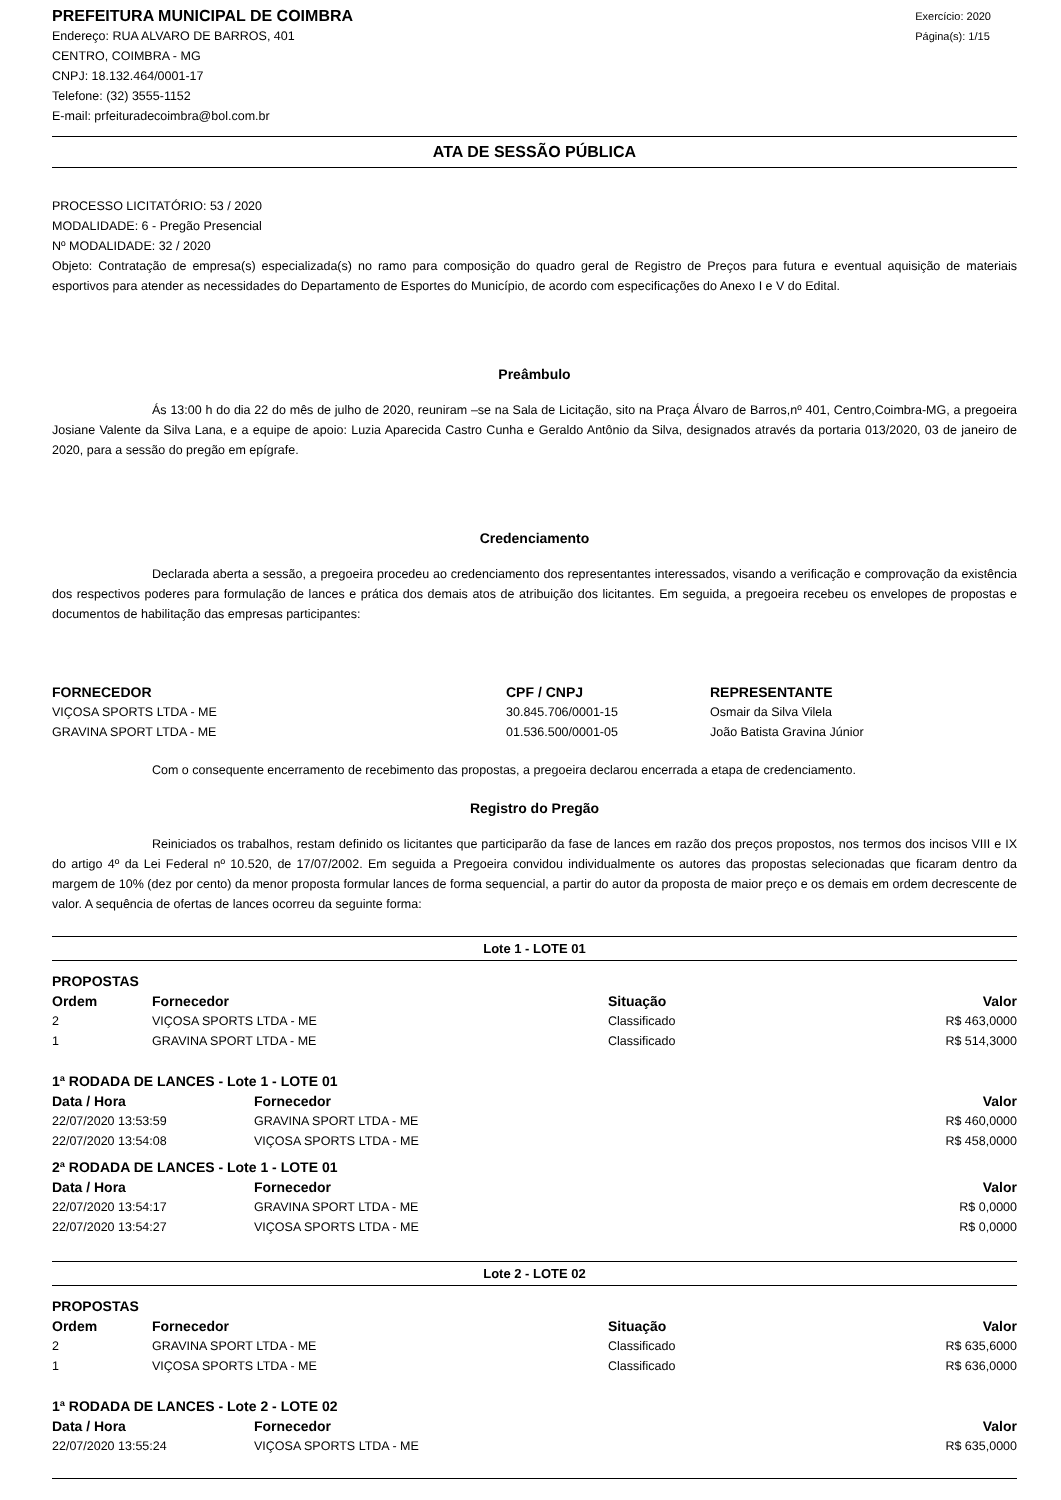PREFEITURA MUNICIPAL DE COIMBRA
Endereço: RUA ALVARO DE BARROS, 401
CENTRO, COIMBRA - MG
CNPJ: 18.132.464/0001-17
Telefone: (32) 3555-1152
E-mail: prfeituradecoimbra@bol.com.br
Exercício: 2020
Página(s): 1/15
ATA DE SESSÃO PÚBLICA
PROCESSO LICITATÓRIO: 53 / 2020
MODALIDADE: 6 - Pregão Presencial
Nº MODALIDADE: 32 / 2020
Objeto: Contratação de empresa(s) especializada(s) no ramo para composição do quadro geral de Registro de Preços para futura e eventual aquisição de materiais esportivos para atender as necessidades do Departamento de Esportes do Município, de acordo com especificações do Anexo I e V do Edital.
Preâmbulo
Ás 13:00 h do dia 22 do mês de julho de 2020, reuniram –se na Sala de Licitação, sito na Praça Álvaro de Barros,nº 401, Centro,Coimbra-MG, a pregoeira Josiane Valente da Silva Lana, e a equipe de apoio: Luzia Aparecida Castro Cunha e Geraldo Antônio da Silva, designados através da portaria 013/2020, 03 de janeiro de 2020, para a sessão do pregão em epígrafe.
Credenciamento
Declarada aberta a sessão, a pregoeira procedeu ao credenciamento dos representantes interessados, visando a verificação e comprovação da existência dos respectivos poderes para formulação de lances e prática dos demais atos de atribuição dos licitantes. Em seguida, a pregoeira recebeu os envelopes de propostas e documentos de habilitação das empresas participantes:
| FORNECEDOR | CPF / CNPJ | REPRESENTANTE |
| --- | --- | --- |
| VIÇOSA SPORTS LTDA - ME | 30.845.706/0001-15 | Osmair da Silva Vilela |
| GRAVINA SPORT LTDA - ME | 01.536.500/0001-05 | João Batista Gravina Júnior |
Com o consequente encerramento de recebimento das propostas, a pregoeira declarou encerrada a etapa de credenciamento.
Registro do Pregão
Reiniciados os trabalhos, restam definido os licitantes que participarão da fase de lances em razão dos preços propostos, nos termos dos incisos VIII e IX do artigo 4º da Lei Federal nº 10.520, de 17/07/2002. Em seguida a Pregoeira convidou individualmente os autores das propostas selecionadas que ficaram dentro da margem de 10% (dez por cento) da menor proposta formular lances de forma sequencial, a partir do autor da proposta de maior preço e os demais em ordem decrescente de valor. A sequência de ofertas de lances ocorreu da seguinte forma:
Lote 1 - LOTE 01
PROPOSTAS
| Ordem | Fornecedor | Situação | Valor |
| --- | --- | --- | --- |
| 2 | VIÇOSA SPORTS LTDA - ME | Classificado | R$ 463,0000 |
| 1 | GRAVINA SPORT LTDA - ME | Classificado | R$ 514,3000 |
1ª RODADA DE LANCES - Lote 1 - LOTE 01
| Data / Hora | Fornecedor | Valor |
| --- | --- | --- |
| 22/07/2020 13:53:59 | GRAVINA SPORT LTDA - ME | R$ 460,0000 |
| 22/07/2020 13:54:08 | VIÇOSA SPORTS LTDA - ME | R$ 458,0000 |
2ª RODADA DE LANCES - Lote 1 - LOTE 01
| Data / Hora | Fornecedor | Valor |
| --- | --- | --- |
| 22/07/2020 13:54:17 | GRAVINA SPORT LTDA - ME | R$ 0,0000 |
| 22/07/2020 13:54:27 | VIÇOSA SPORTS LTDA - ME | R$ 0,0000 |
Lote 2 - LOTE 02
PROPOSTAS
| Ordem | Fornecedor | Situação | Valor |
| --- | --- | --- | --- |
| 2 | GRAVINA SPORT LTDA - ME | Classificado | R$ 635,6000 |
| 1 | VIÇOSA SPORTS LTDA - ME | Classificado | R$ 636,0000 |
1ª RODADA DE LANCES - Lote 2 - LOTE 02
| Data / Hora | Fornecedor | Valor |
| --- | --- | --- |
| 22/07/2020 13:55:24 | VIÇOSA SPORTS LTDA - ME | R$ 635,0000 |